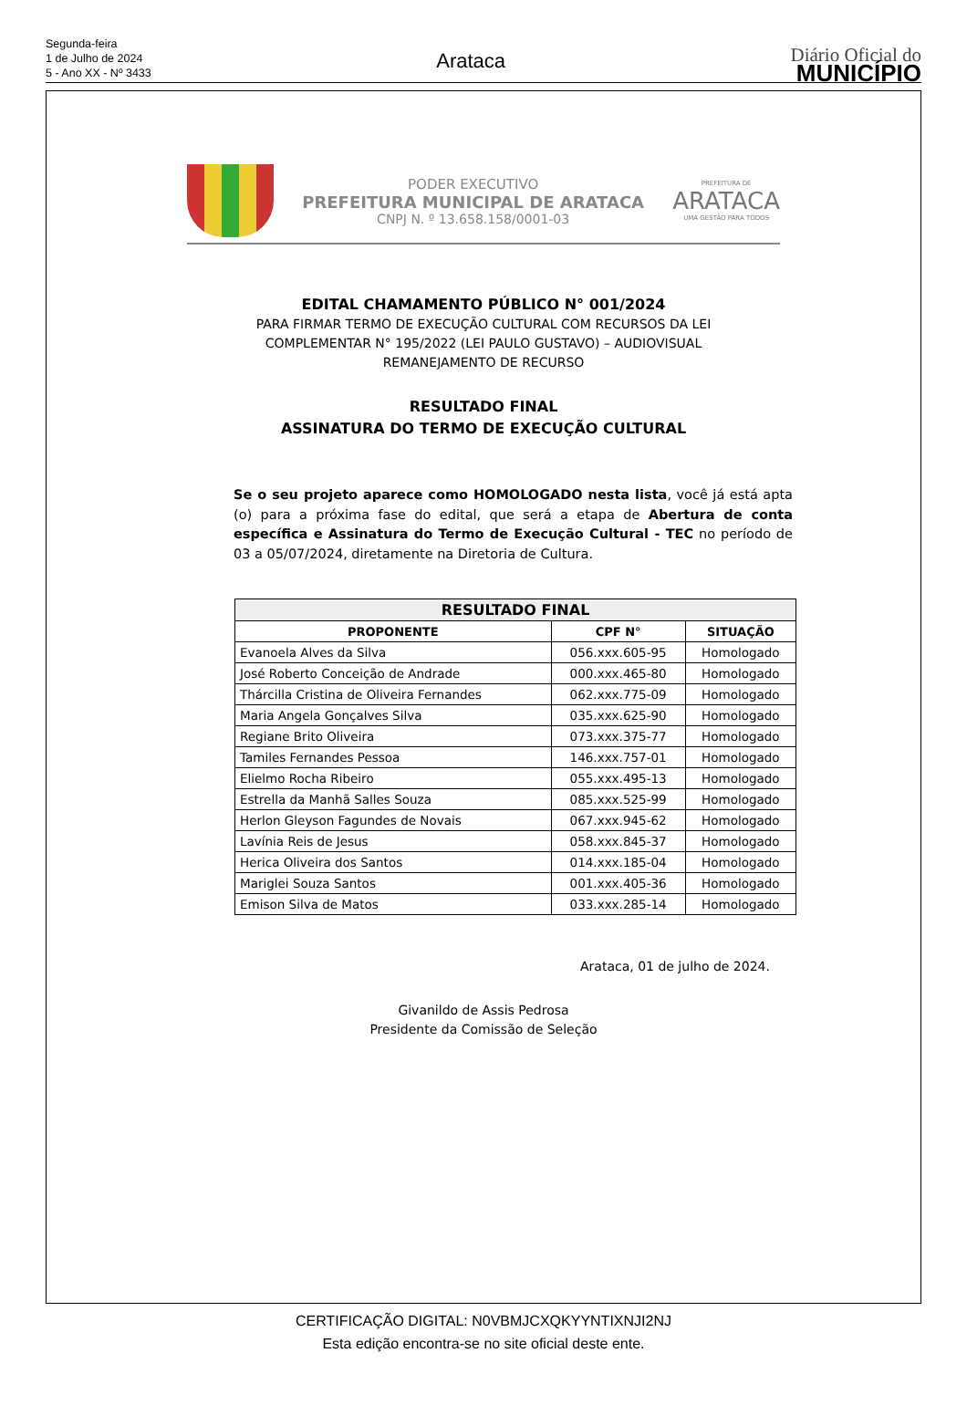Segunda-feira
1 de Julho de 2024
5 - Ano XX - Nº 3433
Arataca
Diário Oficial do
MUNICÍPIO
PODER EXECUTIVO
PREFEITURA MUNICIPAL DE ARATACA
CNPJ N. º 13.658.158/0001-03
PREFEITURA DE
ARATACA
UMA GESTÃO PARA TODOS
EDITAL CHAMAMENTO PÚBLICO N° 001/2024
PARA FIRMAR TERMO DE EXECUÇÃO CULTURAL COM RECURSOS DA LEI
COMPLEMENTAR N° 195/2022 (LEI PAULO GUSTAVO) – AUDIOVISUAL
REMANEJAMENTO DE RECURSO
RESULTADO FINAL
ASSINATURA DO TERMO DE EXECUÇÃO CULTURAL
Se o seu projeto aparece como HOMOLOGADO nesta lista, você já está apta (o) para a próxima fase do edital, que será a etapa de Abertura de conta específica e Assinatura do Termo de Execução Cultural - TEC no período de 03 a 05/07/2024, diretamente na Diretoria de Cultura.
| RESULTADO FINAL | | |
| --- | --- | --- |
| PROPONENTE | CPF N° | SITUAÇÃO |
| Evanoela Alves da Silva | 056.xxx.605-95 | Homologado |
| José Roberto Conceição de Andrade | 000.xxx.465-80 | Homologado |
| Thárcilla Cristina de Oliveira Fernandes | 062.xxx.775-09 | Homologado |
| Maria Angela Gonçalves Silva | 035.xxx.625-90 | Homologado |
| Regiane Brito Oliveira | 073.xxx.375-77 | Homologado |
| Tamiles Fernandes Pessoa | 146.xxx.757-01 | Homologado |
| Elielmo Rocha Ribeiro | 055.xxx.495-13 | Homologado |
| Estrella da Manhã Salles Souza | 085.xxx.525-99 | Homologado |
| Herlon Gleyson Fagundes de Novais | 067.xxx.945-62 | Homologado |
| Lavínia Reis de Jesus | 058.xxx.845-37 | Homologado |
| Herica Oliveira dos Santos | 014.xxx.185-04 | Homologado |
| Mariglei Souza Santos | 001.xxx.405-36 | Homologado |
| Emison Silva de Matos | 033.xxx.285-14 | Homologado |
Arataca, 01 de julho de 2024.
Givanildo de Assis Pedrosa
Presidente da Comissão de Seleção
CERTIFICAÇÃO DIGITAL: N0VBMJCXQKYYNTIXNJI2NJ
Esta edição encontra-se no site oficial deste ente.